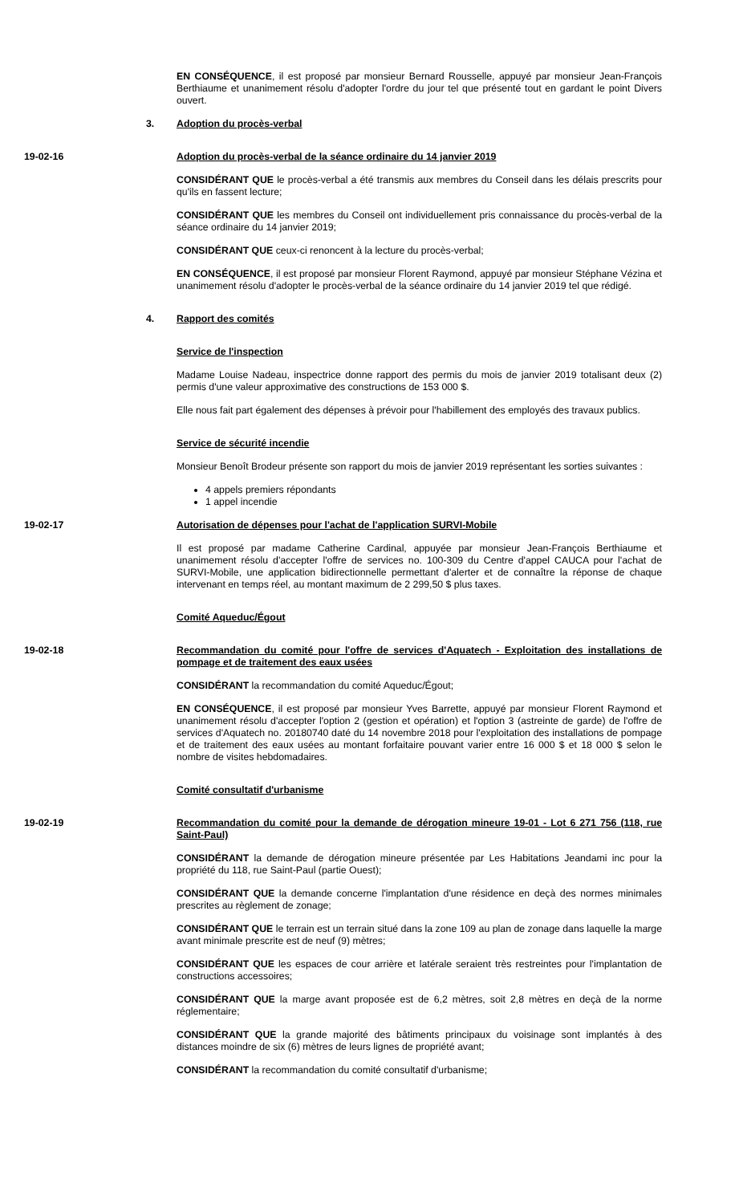EN CONSÉQUENCE, il est proposé par monsieur Bernard Rousselle, appuyé par monsieur Jean-François Berthiaume et unanimement résolu d'adopter l'ordre du jour tel que présenté tout en gardant le point Divers ouvert.
3. Adoption du procès-verbal
19-02-16 Adoption du procès-verbal de la séance ordinaire du 14 janvier 2019
CONSIDÉRANT QUE le procès-verbal a été transmis aux membres du Conseil dans les délais prescrits pour qu'ils en fassent lecture;
CONSIDÉRANT QUE les membres du Conseil ont individuellement pris connaissance du procès-verbal de la séance ordinaire du 14 janvier 2019;
CONSIDÉRANT QUE ceux-ci renoncent à la lecture du procès-verbal;
EN CONSÉQUENCE, il est proposé par monsieur Florent Raymond, appuyé par monsieur Stéphane Vézina et unanimement résolu d'adopter le procès-verbal de la séance ordinaire du 14 janvier 2019 tel que rédigé.
4. Rapport des comités
Service de l'inspection
Madame Louise Nadeau, inspectrice donne rapport des permis du mois de janvier 2019 totalisant deux (2) permis d'une valeur approximative des constructions de 153 000 $.
Elle nous fait part également des dépenses à prévoir pour l'habillement des employés des travaux publics.
Service de sécurité incendie
Monsieur Benoît Brodeur présente son rapport du mois de janvier 2019 représentant les sorties suivantes :
4 appels premiers répondants
1 appel incendie
19-02-17 Autorisation de dépenses pour l'achat de l'application SURVI-Mobile
Il est proposé par madame Catherine Cardinal, appuyée par monsieur Jean-François Berthiaume et unanimement résolu d'accepter l'offre de services no. 100-309 du Centre d'appel CAUCA pour l'achat de SURVI-Mobile, une application bidirectionnelle permettant d'alerter et de connaître la réponse de chaque intervenant en temps réel, au montant maximum de 2 299,50 $ plus taxes.
Comité Aqueduc/Égout
19-02-18 Recommandation du comité pour l'offre de services d'Aquatech - Exploitation des installations de pompage et de traitement des eaux usées
CONSIDÉRANT la recommandation du comité Aqueduc/Égout;
EN CONSÉQUENCE, il est proposé par monsieur Yves Barrette, appuyé par monsieur Florent Raymond et unanimement résolu d'accepter l'option 2 (gestion et opération) et l'option 3 (astreinte de garde) de l'offre de services d'Aquatech no. 20180740 daté du 14 novembre 2018 pour l'exploitation des installations de pompage et de traitement des eaux usées au montant forfaitaire pouvant varier entre 16 000 $ et 18 000 $ selon le nombre de visites hebdomadaires.
Comité consultatif d'urbanisme
19-02-19 Recommandation du comité pour la demande de dérogation mineure 19-01 - Lot 6 271 756 (118, rue Saint-Paul)
CONSIDÉRANT la demande de dérogation mineure présentée par Les Habitations Jeandami inc pour la propriété du 118, rue Saint-Paul (partie Ouest);
CONSIDÉRANT QUE la demande concerne l'implantation d'une résidence en deçà des normes minimales prescrites au règlement de zonage;
CONSIDÉRANT QUE le terrain est un terrain situé dans la zone 109 au plan de zonage dans laquelle la marge avant minimale prescrite est de neuf (9) mètres;
CONSIDÉRANT QUE les espaces de cour arrière et latérale seraient très restreintes pour l'implantation de constructions accessoires;
CONSIDÉRANT QUE la marge avant proposée est de 6,2 mètres, soit 2,8 mètres en deçà de la norme réglementaire;
CONSIDÉRANT QUE la grande majorité des bâtiments principaux du voisinage sont implantés à des distances moindre de six (6) mètres de leurs lignes de propriété avant;
CONSIDÉRANT la recommandation du comité consultatif d'urbanisme;